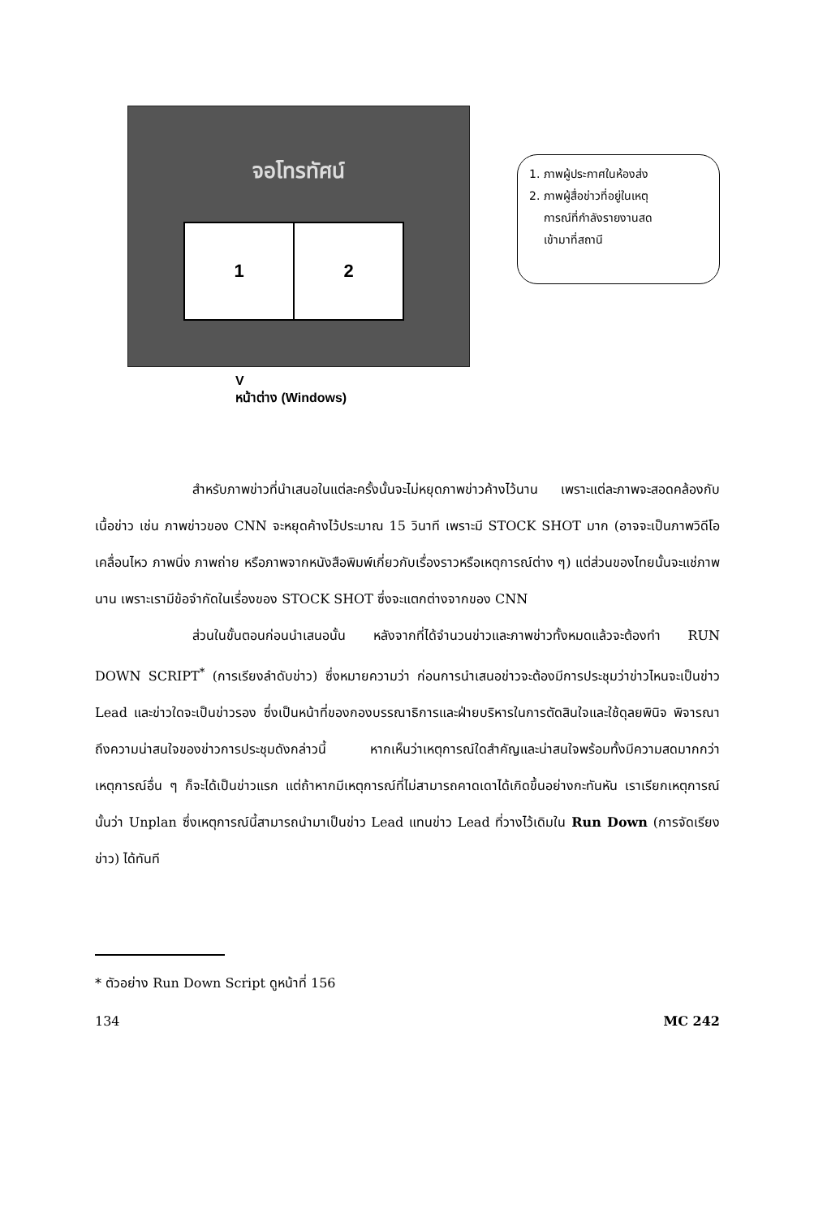จอโทรทัศน์
1 2
V
หน้าต่าง (Windows)
1. ภาพผู้ประกาศในห้องส่ง
2. ภาพผู้สื่อข่าวที่อยู่ในเหตุ
การณ์ที่กำลังรายงานสด
เข้ามาที่สถานี
สำหรับภาพข่าวที่นำเสนอในแต่ละครั้งนั้นจะไม่หยุดภาพข่าวค้างไว้นาน เพราะแต่ละภาพจะสอดคล้องกับเนื้อข่าว เช่น ภาพข่าวของ CNN จะหยุดค้างไว้ประมาณ 15 วินาที เพราะมี STOCK SHOT มาก (อาจจะเป็นภาพวิดีโอเคลื่อนไหว ภาพนิ่ง ภาพถ่าย หรือภาพจากหนังสือพิมพ์เกี่ยวกับเรื่องราวหรือเหตุการณ์ต่าง ๆ) แต่ส่วนของไทยนั้นจะแช่ภาพนาน เพราะเรามีข้อจำกัดในเรื่องของ STOCK SHOT ซึ่งจะแตกต่างจากของ CNN
ส่วนในขั้นตอนก่อนนำเสนอนั้น หลังจากที่ได้จำนวนข่าวและภาพข่าวทั้งหมดแล้วจะต้องทำ RUN DOWN SCRIPT<sup>*</sup> (การเรียงลำดับข่าว) ซึ่งหมายความว่า ก่อนการนำเสนอข่าวจะต้องมีการประชุมว่าข่าวไหนจะเป็นข่าว Lead และข่าวใดจะเป็นข่าวรอง ซึ่งเป็นหน้าที่ของกองบรรณาธิการและฝ่ายบริหารในการตัดสินใจและใช้ดุลยพินิจ พิจารณาถึงความน่าสนใจของข่าวการประชุมดังกล่าวนี้ หากเห็นว่าเหตุการณ์ใดสำคัญและน่าสนใจพร้อมทั้งมีความสดมากกว่าเหตุการณ์อื่น ๆ ก็จะได้เป็นข่าวแรก แต่ถ้าหากมีเหตุการณ์ที่ไม่สามารถคาดเดาได้เกิดขึ้นอย่างกะทันหัน เราเรียกเหตุการณ์นั้นว่า Unplan ซึ่งเหตุการณ์นี้สามารถนำมาเป็นข่าว Lead แทนข่าว Lead ที่วางไว้เดิมใน Run Down (การจัดเรียงข่าว) ได้ทันที
* ตัวอย่าง Run Down Script ดูหน้าที่ 156
134 MC 242